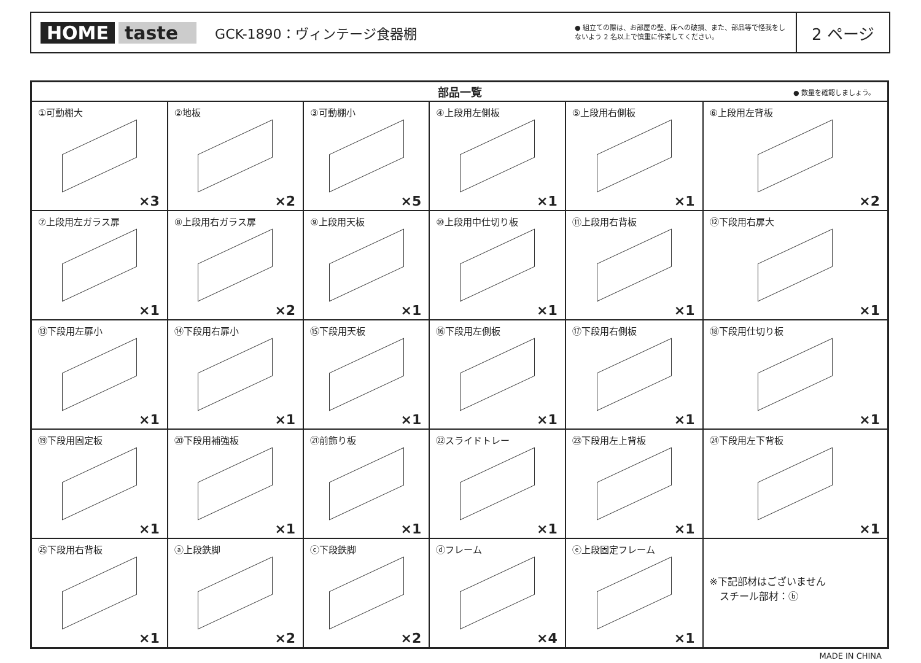HOME taste
GCK-1890：ヴィンテージ食器棚
● 組立ての際は、お部屋の壁、床への破損、また、部品等で怪我をしないよう 2 名以上で慎重に作業してください。
2 ページ
| 部品一覧 ● 数量を確認しましょう。 | | | | | |
| --- | --- | --- | --- | --- | --- |
| ①可動棚大 ×3 | ②地板 ×2 | ③可動棚小 ×5 | ④上段用左側板 ×1 | ⑤上段用右側板 ×1 | ⑥上段用左背板 ×2 |
| ⑦上段用左ガラス扉 ×1 | ⑧上段用右ガラス扉 ×2 | ⑨上段用天板 ×1 | ⑩上段用中仕切り板 ×1 | ⑪上段用右背板 ×1 | ⑫下段用右扉大 ×1 |
| ⑬下段用左扉小 ×1 | ⑭下段用右扉小 ×1 | ⑮下段用天板 ×1 | ⑯下段用左側板 ×1 | ⑰下段用右側板 ×1 | ⑱下段用仕切り板 ×1 |
| ⑲下段用固定板 ×1 | ⑳下段用補強板 ×1 | ㉑前飾り板 ×1 | ㉒スライドトレー ×1 | ㉓下段用左上背板 ×1 | ㉔下段用左下背板 ×1 |
| ㉕下段用右背板 ×1 | ⓐ上段鉄脚 ×2 | ⓒ下段鉄脚 ×2 | ⓓフレーム ×4 | ⓔ上段固定フレーム ×1 | ※下記部材はございません スチール部材：ⓑ |
MADE IN CHINA